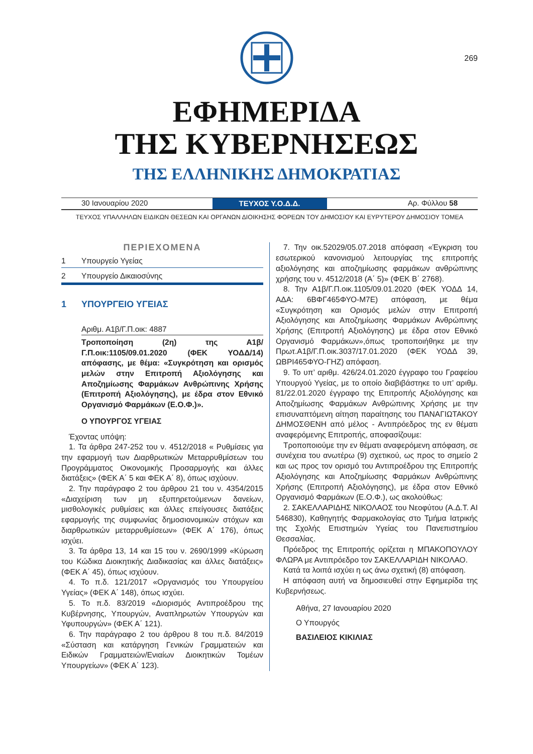269
ΕΦΗΜΕΡΙΔΑ
ΤΗΣ ΚΥΒΕΡΝΗΣΕΩΣ
ΤΗΣ ΕΛΛΗΝΙΚΗΣ ΔΗΜΟΚΡΑΤΙΑΣ
30 Ιανουαρίου 2020
ΤΕΥΧΟΣ Υ.Ο.Δ.Δ.
Αρ. Φύλλου 58
ΤΕΥΧΟΣ ΥΠΑΛΛΗΛΩΝ ΕΙΔΙΚΩΝ ΘΕΣΕΩΝ ΚΑΙ ΟΡΓΑΝΩΝ ΔΙΟΙΚΗΣΗΣ ΦΟΡΕΩΝ ΤΟΥ ΔΗΜΟΣΙΟΥ ΚΑΙ ΕΥΡΥΤΕΡΟΥ ΔΗΜΟΣΙΟΥ ΤΟΜΕΑ
ΠΕΡΙΕΧΟΜΕΝΑ
1 Υπουργείο Υγείας
2 Υπουργείο Δικαιοσύνης
1 ΥΠΟΥΡΓΕΙΟ ΥΓΕΙΑΣ
Αριθμ. Α1β/Γ.Π.οικ: 4887
Τροποποίηση (2η) της Α1β/Γ.Π.οικ:1105/09.01.2020 (ΦΕΚ ΥΟΔΔ/14) απόφασης, με θέμα: «Συγκρότηση και ορισμός μελών στην Επιτροπή Αξιολόγησης και Αποζημίωσης Φαρμάκων Ανθρώπινης Χρήσης (Επιτροπή Αξιολόγησης), με έδρα στον Εθνικό Οργανισμό Φαρμάκων (Ε.Ο.Φ.)».
Ο ΥΠΟΥΡΓΟΣ ΥΓΕΙΑΣ
Έχοντας υπόψη:
1. Τα άρθρα 247-252 του ν. 4512/2018 « Ρυθμίσεις για την εφαρμογή των Διαρθρωτικών Μεταρρυθμίσεων του Προγράμματος Οικονομικής Προσαρμογής και άλλες διατάξεις» (ΦΕΚ Α΄ 5 και ΦΕΚ Α΄ 8), όπως ισχύουν.
2. Την παράγραφο 2 του άρθρου 21 του ν. 4354/2015 «Διαχείριση των μη εξυπηρετούμενων δανείων, μισθολογικές ρυθμίσεις και άλλες επείγουσες διατάξεις εφαρμογής της συμφωνίας δημοσιονομικών στόχων και διαρθρωτικών μεταρρυθμίσεων» (ΦΕΚ Α΄ 176), όπως ισχύει.
3. Τα άρθρα 13, 14 και 15 του ν. 2690/1999 «Κύρωση του Κώδικα Διοικητικής Διαδικασίας και άλλες διατάξεις» (ΦΕΚ Α΄ 45), όπως ισχύουν.
4. Το π.δ. 121/2017 «Οργανισμός του Υπουργείου Υγείας» (ΦΕΚ Α΄ 148), όπως ισχύει.
5. Το π.δ. 83/2019 «Διορισμός Αντιπροέδρου της Κυβέρνησης, Υπουργών, Αναπληρωτών Υπουργών και Υφυπουργών» (ΦΕΚ Α΄ 121).
6. Την παράγραφο 2 του άρθρου 8 του π.δ. 84/2019 «Σύσταση και κατάργηση Γενικών Γραμματειών και Ειδικών Γραμματειών/Ενιαίων Διοικητικών Τομέων Υπουργείων» (ΦΕΚ Α΄ 123).
7. Την οικ.52029/05.07.2018 απόφαση «Έγκριση του εσωτερικού κανονισμού λειτουργίας της επιτροπής αξιολόγησης και αποζημίωσης φαρμάκων ανθρώπινης χρήσης του ν. 4512/2018 (Α΄ 5)» (ΦΕΚ Β΄ 2768).
8. Την Α1β/Γ.Π.οικ.1105/09.01.2020 (ΦΕΚ ΥΟΔΔ 14, ΑΔΑ: 6ΒΦΓ465ΦΥΟ-Μ7Ε) απόφαση, με θέμα «Συγκρότηση και Ορισμός μελών στην Επιτροπή Αξιολόγησης και Αποζημίωσης Φαρμάκων Ανθρώπινης Χρήσης (Επιτροπή Αξιολόγησης) με έδρα στον Εθνικό Οργανισμό Φαρμάκων»,όπως τροποποιήθηκε με την Πρωτ.Α1β/Γ.Π.οικ.3037/17.01.2020 (ΦΕΚ ΥΟΔΔ 39, ΩΒΡΙ465ΦΥΟ-ΓΗΖ) απόφαση.
9. Το υπ’ αριθμ. 426/24.01.2020 έγγραφο του Γραφείου Υπουργού Υγείας, με το οποίο διαβιβάστηκε το υπ’ αριθμ. 81/22.01.2020 έγγραφο της Επιτροπής Αξιολόγησης και Αποζημίωσης Φαρμάκων Ανθρώπινης Χρήσης με την επισυναπτόμενη αίτηση παραίτησης του ΠΑΝΑΓΙΩΤΑΚΟΥ ΔΗΜΟΣΘΕΝΗ από μέλος - Αντιπρόεδρος της εν θέματι αναφερόμενης Επιτροπής, αποφασίζουμε:
Τροποποιούμε την εν θέματι αναφερόμενη απόφαση, σε συνέχεια του ανωτέρω (9) σχετικού, ως προς το σημείο 2 και ως προς τον ορισμό του Αντιπροέδρου της Επιτροπής Αξιολόγησης και Αποζημίωσης Φαρμάκων Ανθρώπινης Χρήσης (Επιτροπή Αξιολόγησης), με έδρα στον Εθνικό Οργανισμό Φαρμάκων (Ε.Ο.Φ.), ως ακολούθως:
2. ΣΑΚΕΛΛΑΡΙΔΗΣ ΝΙΚΟΛΑΟΣ του Νεοφύτου (Α.Δ.Τ. ΑΙ 546830), Καθηγητής Φαρμακολογίας στο Τμήμα Ιατρικής της Σχολής Επιστημών Υγείας του Πανεπιστημίου Θεσσαλίας.
Πρόεδρος της Επιτροπής ορίζεται η ΜΠΑΚΟΠΟΥΛΟΥ ΦΛΩΡΑ με Αντιπρόεδρο τον ΣΑΚΕΛΛΑΡΙΔΗ ΝΙΚΟΛΑΟ.
Κατά τα λοιπά ισχύει η ως άνω σχετική (8) απόφαση.
Η απόφαση αυτή να δημοσιευθεί στην Εφημερίδα της Κυβερνήσεως.
Αθήνα, 27 Ιανουαρίου 2020
Ο Υπουργός
ΒΑΣΙΛΕΙΟΣ ΚΙΚΙΛΙΑΣ